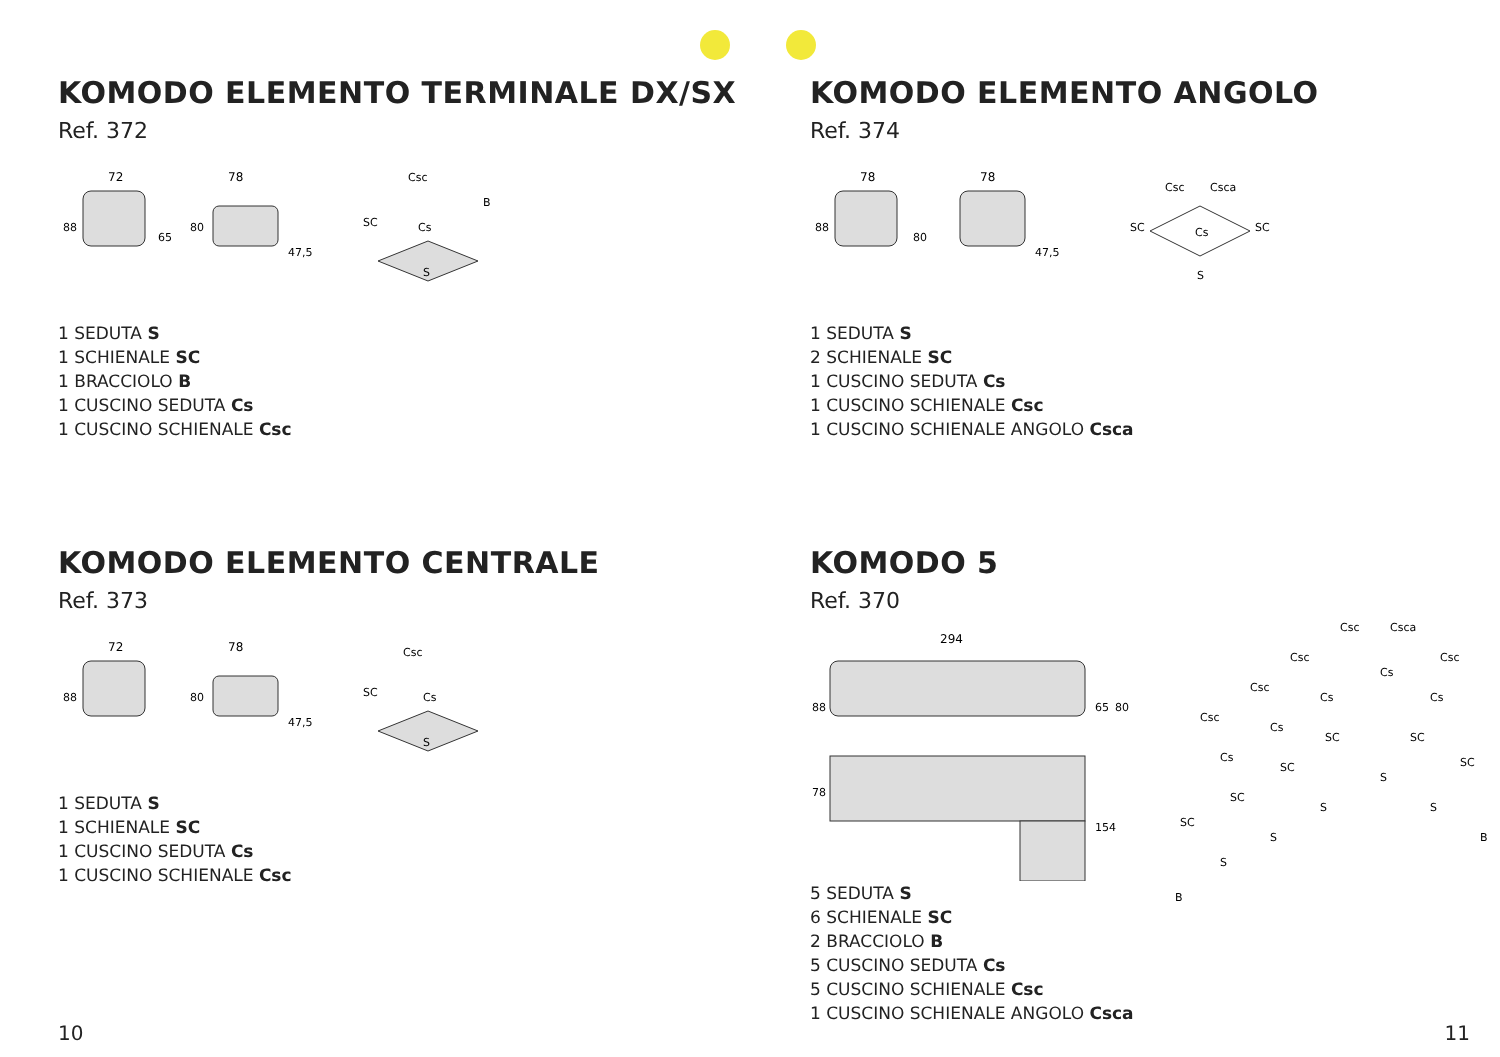KOMODO ELEMENTO TERMINALE DX/SX
Ref. 372
72
78
88
65
80
47,5
Csc
Cs
SC
B
S
1 SEDUTA S
1 SCHIENALE SC
1 BRACCIOLO B
1 CUSCINO SEDUTA Cs
1 CUSCINO SCHIENALE Csc
KOMODO ELEMENTO ANGOLO
Ref. 374
78
78
88
80
47,5
Csc
Csca
Cs
SC
SC
S
1 SEDUTA S
2 SCHIENALE SC
1 CUSCINO SEDUTA Cs
1 CUSCINO SCHIENALE Csc
1 CUSCINO SCHIENALE ANGOLO Csca
KOMODO ELEMENTO CENTRALE
Ref. 373
72
78
88
80
47,5
Csc
Cs
SC
S
1 SEDUTA S
1 SCHIENALE SC
1 CUSCINO SEDUTA Cs
1 CUSCINO SCHIENALE Csc
KOMODO 5
Ref. 370
294
88
65
80
78
154
Csc
Csca
Csc
Csc
Csc
Csc
Cs
Cs
Cs
Cs
Cs
SC
SC
SC
SC
SC
SC
S
S
S
S
S
B
B
5 SEDUTA S
6 SCHIENALE SC
2 BRACCIOLO B
5 CUSCINO SEDUTA Cs
5 CUSCINO SCHIENALE Csc
1 CUSCINO SCHIENALE ANGOLO Csca
10 11